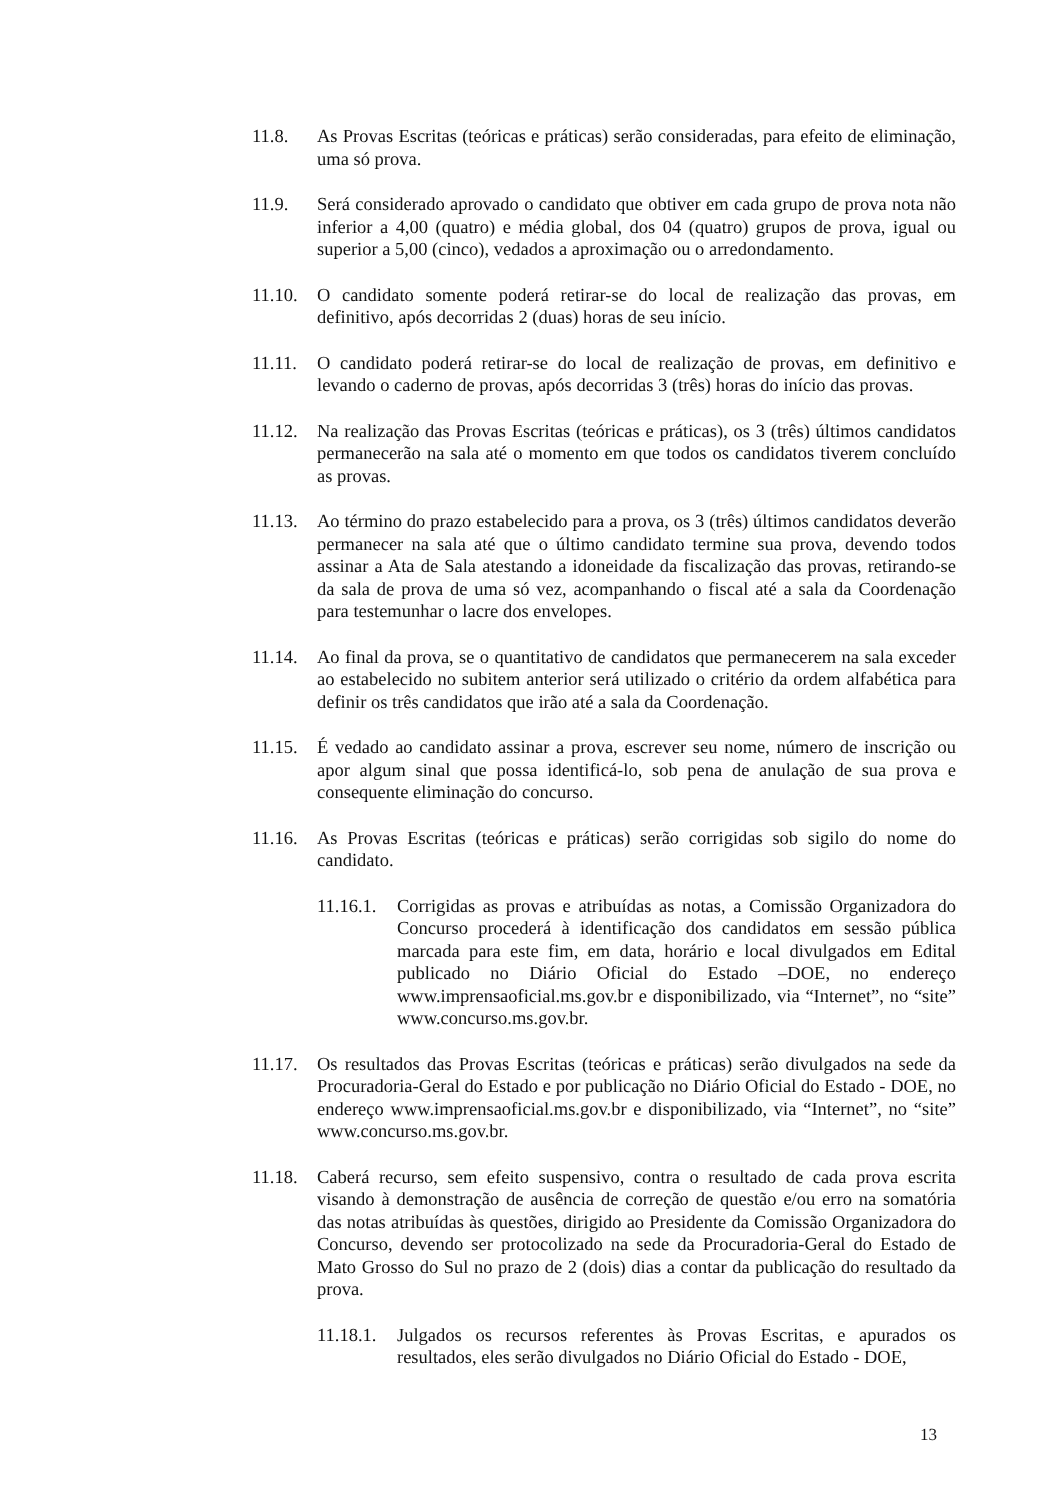11.8. As Provas Escritas (teóricas e práticas) serão consideradas, para efeito de eliminação, uma só prova.
11.9. Será considerado aprovado o candidato que obtiver em cada grupo de prova nota não inferior a 4,00 (quatro) e média global, dos 04 (quatro) grupos de prova, igual ou superior a 5,00 (cinco), vedados a aproximação ou o arredondamento.
11.10.
O candidato somente poderá retirar-se do local de realização das provas, em definitivo, após decorridas 2 (duas) horas de seu início.
11.11.
O candidato poderá retirar-se do local de realização de provas, em definitivo e levando o caderno de provas, após decorridas 3 (três) horas do início das provas.
11.12.
Na realização das Provas Escritas (teóricas e práticas), os 3 (três) últimos candidatos permanecerão na sala até o momento em que todos os candidatos tiverem concluído as provas.
11.13.
Ao término do prazo estabelecido para a prova, os 3 (três) últimos candidatos deverão permanecer na sala até que o último candidato termine sua prova, devendo todos assinar a Ata de Sala atestando a idoneidade da fiscalização das provas, retirando-se da sala de prova de uma só vez, acompanhando o fiscal até a sala da Coordenação para testemunhar o lacre dos envelopes.
11.14.
Ao final da prova, se o quantitativo de candidatos que permanecerem na sala exceder ao estabelecido no subitem anterior será utilizado o critério da ordem alfabética para definir os três candidatos que irão até a sala da Coordenação.
11.15.
É vedado ao candidato assinar a prova, escrever seu nome, número de inscrição ou apor algum sinal que possa identificá-lo, sob pena de anulação de sua prova e consequente eliminação do concurso.
11.16.
As Provas Escritas (teóricas e práticas) serão corrigidas sob sigilo do nome do candidato.
11.16.1.
Corrigidas as provas e atribuídas as notas, a Comissão Organizadora do Concurso procederá à identificação dos candidatos em sessão pública marcada para este fim, em data, horário e local divulgados em Edital publicado no Diário Oficial do Estado –DOE, no endereço www.imprensaoficial.ms.gov.br e disponibilizado, via “Internet”, no “site” www.concurso.ms.gov.br.
11.17.
Os resultados das Provas Escritas (teóricas e práticas) serão divulgados na sede da Procuradoria-Geral do Estado e por publicação no Diário Oficial do Estado - DOE, no endereço www.imprensaoficial.ms.gov.br e disponibilizado, via “Internet”, no “site” www.concurso.ms.gov.br.
11.18.
Caberá recurso, sem efeito suspensivo, contra o resultado de cada prova escrita visando à demonstração de ausência de correção de questão e/ou erro na somatória das notas atribuídas às questões, dirigido ao Presidente da Comissão Organizadora do Concurso, devendo ser protocolizado na sede da Procuradoria-Geral do Estado de Mato Grosso do Sul no prazo de 2 (dois) dias a contar da publicação do resultado da prova.
11.18.1.
Julgados os recursos referentes às Provas Escritas, e apurados os resultados, eles serão divulgados no Diário Oficial do Estado - DOE,
13